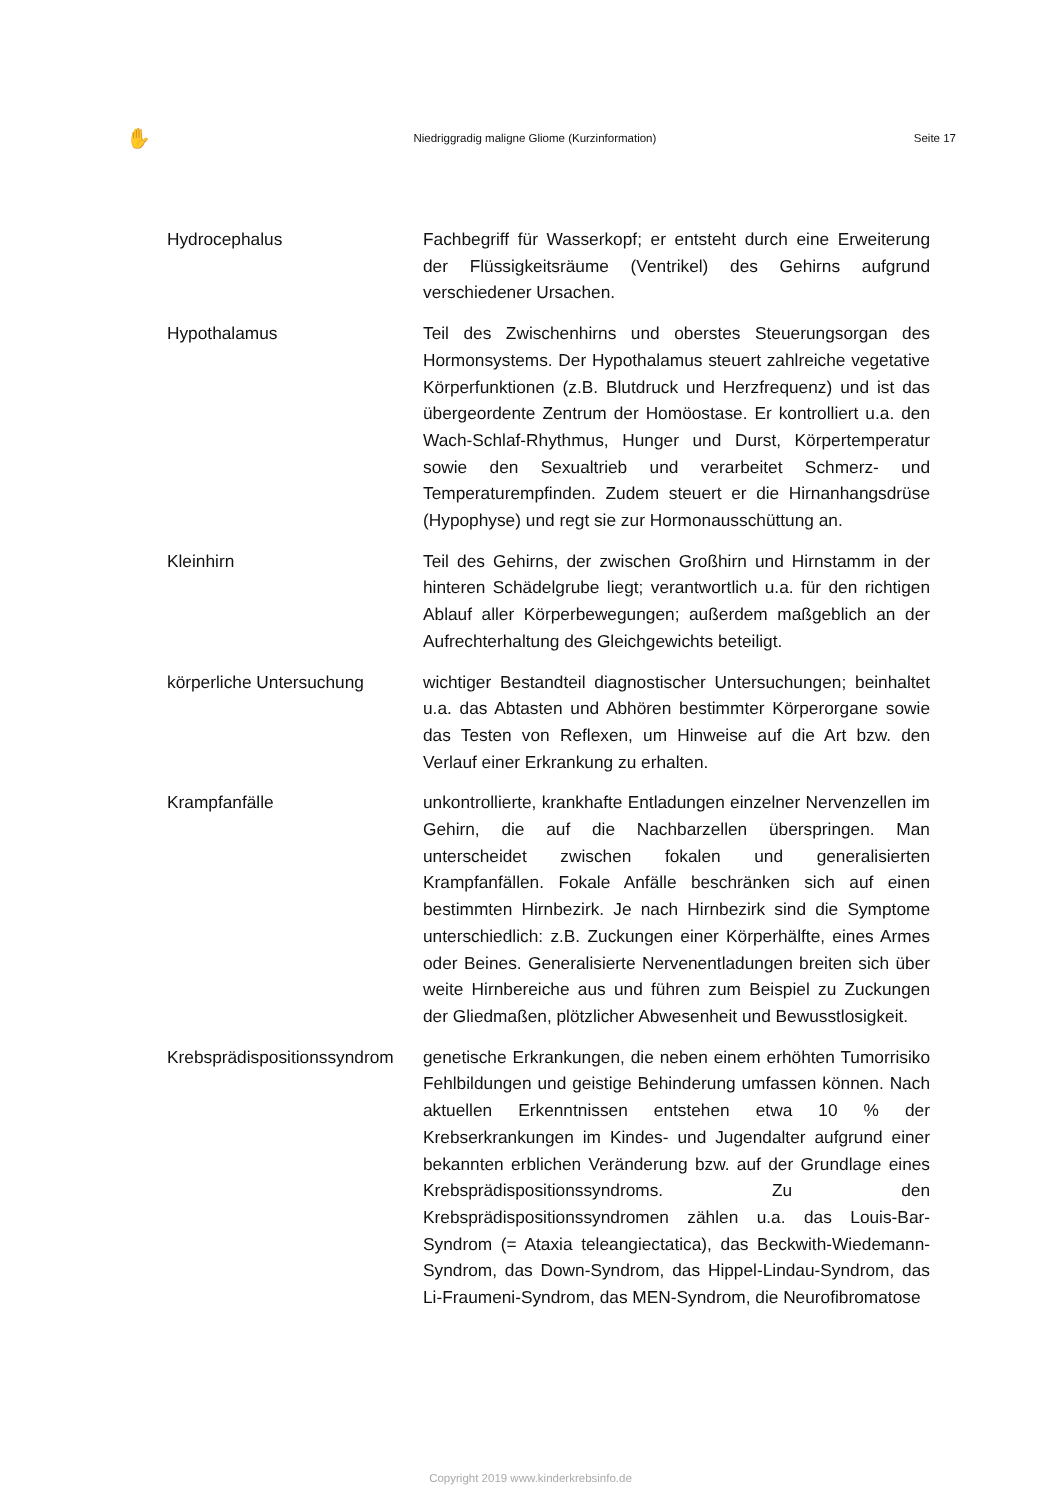✋ Niedriggradig maligne Gliome (Kurzinformation) Seite 17
Hydrocephalus Fachbegriff für Wasserkopf; er entsteht durch eine Erweiterung der Flüssigkeitsräume (Ventrikel) des Gehirns aufgrund verschiedener Ursachen.
Hypothalamus Teil des Zwischenhirns und oberstes Steuerungsorgan des Hormonsystems. Der Hypothalamus steuert zahlreiche vegetative Körperfunktionen (z.B. Blutdruck und Herzfrequenz) und ist das übergeordente Zentrum der Homöostase. Er kontrolliert u.a. den Wach-Schlaf-Rhythmus, Hunger und Durst, Körpertemperatur sowie den Sexualtrieb und verarbeitet Schmerz- und Temperaturempfinden. Zudem steuert er die Hirnanhangsdrüse (Hypophyse) und regt sie zur Hormonausschüttung an.
Kleinhirn Teil des Gehirns, der zwischen Großhirn und Hirnstamm in der hinteren Schädelgrube liegt; verantwortlich u.a. für den richtigen Ablauf aller Körperbewegungen; außerdem maßgeblich an der Aufrechterhaltung des Gleichgewichts beteiligt.
körperliche Untersuchung wichtiger Bestandteil diagnostischer Untersuchungen; beinhaltet u.a. das Abtasten und Abhören bestimmter Körperorgane sowie das Testen von Reflexen, um Hinweise auf die Art bzw. den Verlauf einer Erkrankung zu erhalten.
Krampfanfälle unkontrollierte, krankhafte Entladungen einzelner Nervenzellen im Gehirn, die auf die Nachbarzellen überspringen. Man unterscheidet zwischen fokalen und generalisierten Krampfanfällen. Fokale Anfälle beschränken sich auf einen bestimmten Hirnbezirk. Je nach Hirnbezirk sind die Symptome unterschiedlich: z.B. Zuckungen einer Körperhälfte, eines Armes oder Beines. Generalisierte Nervenentladungen breiten sich über weite Hirnbereiche aus und führen zum Beispiel zu Zuckungen der Gliedmaßen, plötzlicher Abwesenheit und Bewusstlosigkeit.
Krebsprädispositionssyndrom
genetische Erkrankungen, die neben einem erhöhten Tumorrisiko Fehlbildungen und geistige Behinderung umfassen können. Nach aktuellen Erkenntnissen entstehen etwa 10 % der Krebserkrankungen im Kindes- und Jugendalter aufgrund einer bekannten erblichen Veränderung bzw. auf der Grundlage eines Krebsprädispositionssyndroms. Zu den Krebsprädispositionssyndromen zählen u.a. das Louis-Bar-Syndrom (= Ataxia teleangiectatica), das Beckwith-Wiedemann-Syndrom, das Down-Syndrom, das Hippel-Lindau-Syndrom, das Li-Fraumeni-Syndrom, das MEN-Syndrom, die Neurofibromatose
Copyright 2019 www.kinderkrebsinfo.de